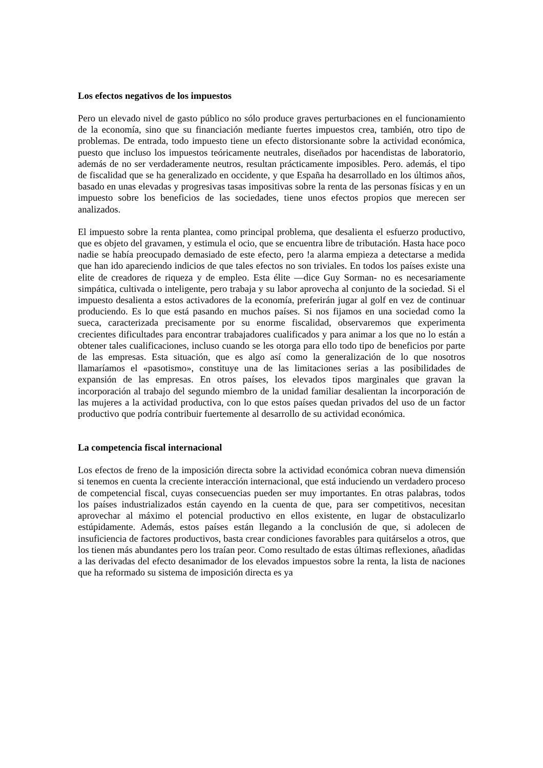Los efectos negativos de los impuestos
Pero un elevado nivel de gasto público no sólo produce graves perturbaciones en el funcionamiento de la economía, sino que su financiación mediante fuertes impuestos crea, también, otro tipo de problemas. De entrada, todo impuesto tiene un efecto distorsionante sobre la actividad económica, puesto que incluso los impuestos teóricamente neutrales, diseñados por hacendistas de laboratorio, además de no ser verdaderamente neutros, resultan prácticamente imposibles. Pero. además, el tipo de fiscalidad que se ha generalizado en occidente, y que España ha desarrollado en los últimos años, basado en unas elevadas y progresivas tasas impositivas sobre la renta de las personas físicas y en un impuesto sobre los beneficios de las sociedades, tiene unos efectos propios que merecen ser analizados.
El impuesto sobre la renta plantea, como principal problema, que desalienta el esfuerzo productivo, que es objeto del gravamen, y estimula el ocio, que se encuentra libre de tributación. Hasta hace poco nadie se había preocupado demasiado de este efecto, pero !a alarma empieza a detectarse a medida que han ido apareciendo indicios de que tales efectos no son triviales. En todos los países existe una elite de creadores de riqueza y de empleo. Esta élite —dice Guy Sorman- no es necesariamente simpática, cultivada o inteligente, pero trabaja y su labor aprovecha al conjunto de la sociedad. Si el impuesto desalienta a estos activadores de la economía, preferirán jugar al golf en vez de continuar produciendo. Es lo que está pasando en muchos países. Si nos fijamos en una sociedad como la sueca, caracterizada precisamente por su enorme fiscalidad, observaremos que experimenta crecientes dificultades para encontrar trabajadores cualificados y para animar a los que no lo están a obtener tales cualificaciones, incluso cuando se les otorga para ello todo tipo de beneficios por parte de las empresas. Esta situación, que es algo así como la generalización de lo que nosotros llamaríamos el «pasotismo», constituye una de las limitaciones serias a las posibilidades de expansión de las empresas. En otros países, los elevados tipos marginales que gravan la incorporación al trabajo del segundo miembro de la unidad familiar desalientan la incorporación de las mujeres a la actividad productiva, con lo que estos países quedan privados del uso de un factor productivo que podría contribuir fuertemente al desarrollo de su actividad económica.
La competencia fiscal internacional
Los efectos de freno de la imposición directa sobre la actividad económica cobran nueva dimensión si tenemos en cuenta la creciente interacción internacional, que está induciendo un verdadero proceso de competencial fiscal, cuyas consecuencias pueden ser muy importantes. En otras palabras, todos los países industrializados están cayendo en la cuenta de que, para ser competitivos, necesitan aprovechar al máximo el potencial productivo en ellos existente, en lugar de obstaculizarlo estúpidamente. Además, estos países están llegando a la conclusión de que, si adolecen de insuficiencia de factores productivos, basta crear condiciones favorables para quitárselos a otros, que los tienen más abundantes pero los traían peor. Como resultado de estas últimas reflexiones, añadidas a las derivadas del efecto desanimador de los elevados impuestos sobre la renta, la lista de naciones que ha reformado su sistema de imposición directa es ya